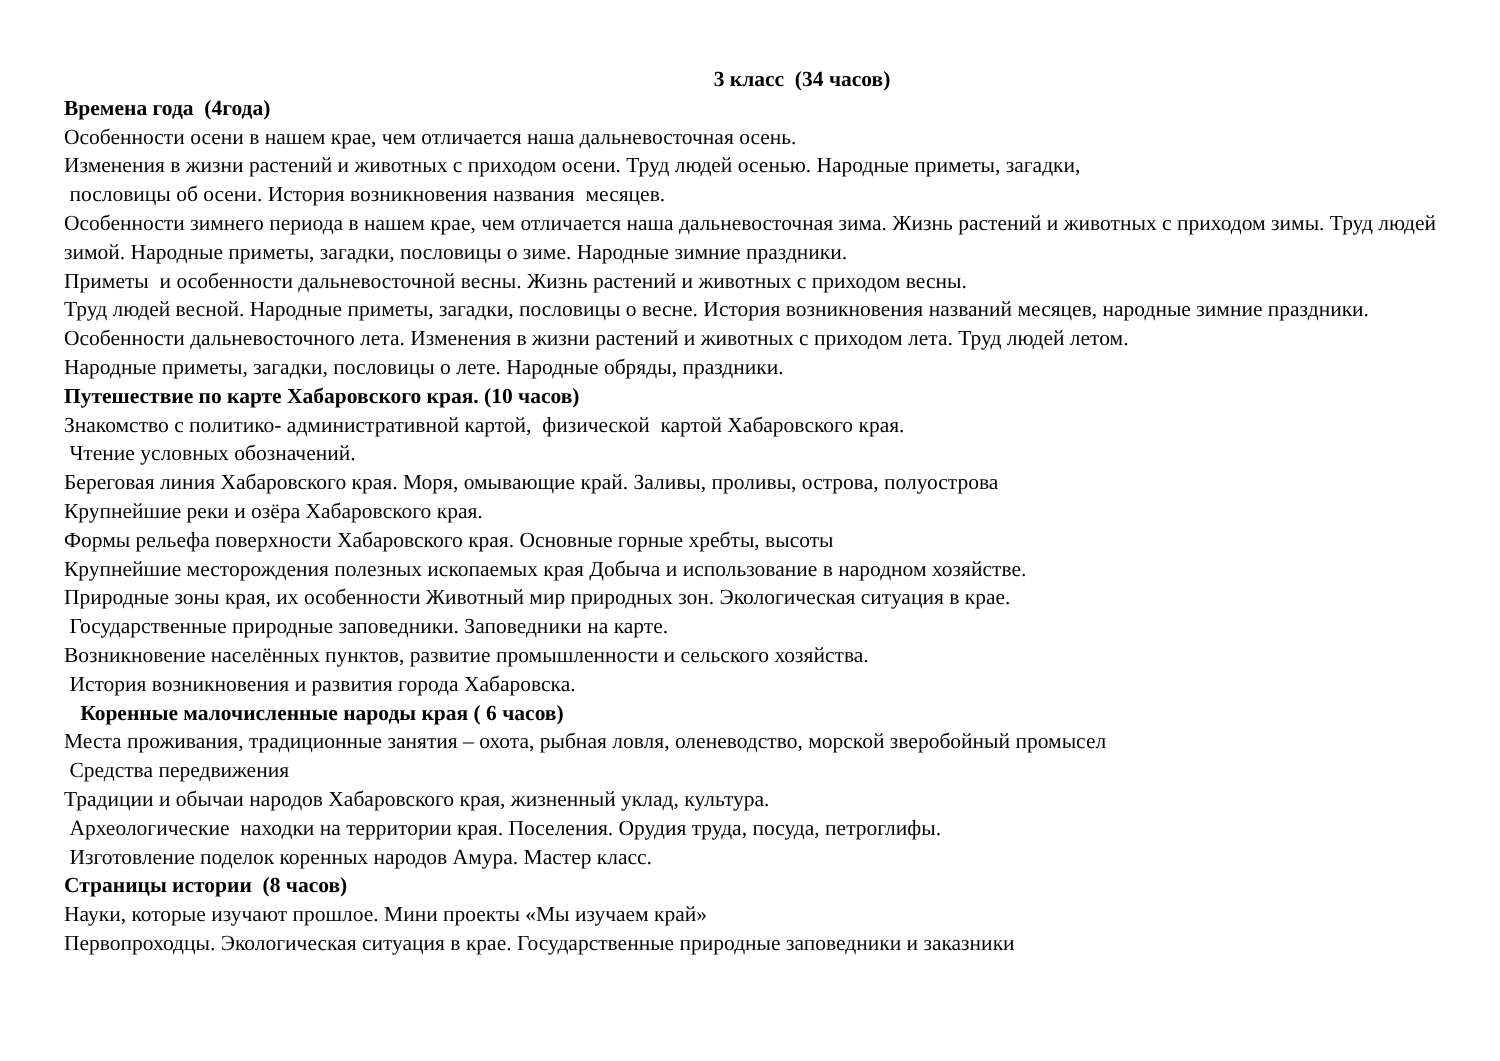3 класс (34 часов)
Времена года (4года)
Особенности осени в нашем крае, чем отличается наша дальневосточная осень.
Изменения в жизни растений и животных с приходом осени. Труд людей осенью. Народные приметы, загадки,
пословицы об осени. История возникновения названия месяцев.
Особенности зимнего периода в нашем крае, чем отличается наша дальневосточная зима. Жизнь растений и животных с приходом зимы. Труд людей зимой. Народные приметы, загадки, пословицы о зиме. Народные зимние праздники.
Приметы и особенности дальневосточной весны. Жизнь растений и животных с приходом весны.
Труд людей весной. Народные приметы, загадки, пословицы о весне. История возникновения названий месяцев, народные зимние праздники.
Особенности дальневосточного лета. Изменения в жизни растений и животных с приходом лета. Труд людей летом.
Народные приметы, загадки, пословицы о лете. Народные обряды, праздники.
Путешествие по карте Хабаровского края. (10 часов)
Знакомство с политико- административной картой, физической картой Хабаровского края.
Чтение условных обозначений.
Береговая линия Хабаровского края. Моря, омывающие край. Заливы, проливы, острова, полуострова
Крупнейшие реки и озёра Хабаровского края.
Формы рельефа поверхности Хабаровского края. Основные горные хребты, высоты
Крупнейшие месторождения полезных ископаемых края Добыча и использование в народном хозяйстве.
Природные зоны края, их особенности Животный мир природных зон. Экологическая ситуация в крае.
Государственные природные заповедники. Заповедники на карте.
Возникновение населённых пунктов, развитие промышленности и сельского хозяйства.
История возникновения и развития города Хабаровска.
Коренные малочисленные народы края ( 6 часов)
Места проживания, традиционные занятия – охота, рыбная ловля, оленеводство, морской зверобойный промысел
Средства передвижения
Традиции и обычаи народов Хабаровского края, жизненный уклад, культура.
Археологические находки на территории края. Поселения. Орудия труда, посуда, петроглифы.
Изготовление поделок коренных народов Амура. Мастер класс.
Страницы истории (8 часов)
Науки, которые изучают прошлое. Мини проекты «Мы изучаем край»
Первопроходцы. Экологическая ситуация в крае. Государственные природные заповедники и заказники